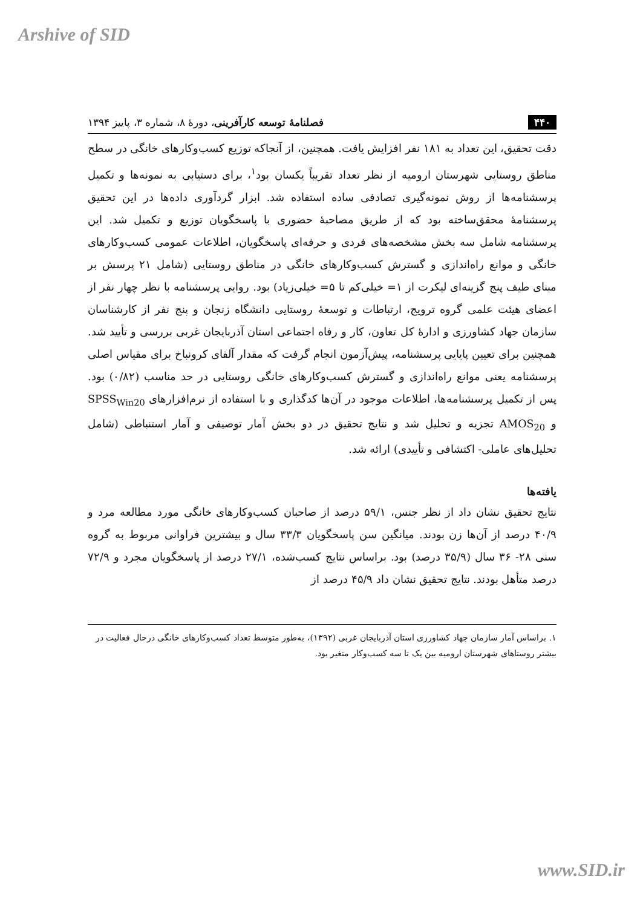Arshive of SID
۴۴۰ فصلنامهٔ توسعه کارآفرینی، دورهٔ ۸، شماره ۳، پاییز ۱۳۹۴
دقت تحقیق، این تعداد به ۱۸۱ نفر افزایش یافت. همچنین، از آنجاکه توزیع کسب‌وکارهای خانگی در سطح مناطق روستایی شهرستان ارومیه از نظر تعداد تقریباً یکسان بود<sup>۱</sup>، برای دستیابی به نمونه‌ها و تکمیل پرسشنامه‌ها از روش نمونه‌گیری تصادفی ساده استفاده شد. ابزار گردآوری داده‌ها در این تحقیق پرسشنامهٔ محقق‌ساخته بود که از طریق مصاحبهٔ حضوری با پاسخگویان توزیع و تکمیل شد. این پرسشنامه شامل سه بخش مشخصه‌های فردی و حرفه‌ای پاسخگویان، اطلاعات عمومی کسب‌وکارهای خانگی و موانع راه‌اندازی و گسترش کسب‌وکارهای خانگی در مناطق روستایی (شامل ۲۱ پرسش بر مبنای طیف پنج گزینه‌ای لیکرت از ۱= خیلی‌کم تا ۵= خیلی‌زیاد) بود. روایی پرسشنامه با نظر چهار نفر از اعضای هیئت علمی گروه ترویج، ارتباطات و توسعهٔ روستایی دانشگاه زنجان و پنج نفر از کارشناسان سازمان جهاد کشاورزی و ادارهٔ کل تعاون، کار و رفاه اجتماعی استان آذربایجان غربی بررسی و تأیید شد. همچنین برای تعیین پایایی پرسشنامه، پیش‌آزمون انجام گرفت که مقدار آلفای کرونباخ برای مقیاس اصلی پرسشنامه یعنی موانع راه‌اندازی و گسترش کسب‌وکارهای خانگی روستایی در حد مناسب (۰/۸۲) بود. پس از تکمیل پرسشنامه‌ها، اطلاعات موجود در آن‌ها کدگذاری و با استفاده از نرم‌افزارهای SPSS<sub>Win20</sub> و AMOS<sub>20</sub> تجزیه و تحلیل شد و نتایج تحقیق در دو بخش آمار توصیفی و آمار استنباطی (شامل تحلیل‌های عاملی- اکتشافی و تأییدی) ارائه شد.
یافته‌ها
نتایج تحقیق نشان داد از نظر جنس، ۵۹/۱ درصد از صاحبان کسب‌وکارهای خانگی مورد مطالعه مرد و ۴۰/۹ درصد از آن‌ها زن بودند. میانگین سن پاسخگویان ۳۳/۳ سال و بیشترین فراوانی مربوط به گروه سنی ۲۸- ۳۶ سال (۳۵/۹ درصد) بود. براساس نتایج کسب‌شده، ۲۷/۱ درصد از پاسخگویان مجرد و ۷۲/۹ درصد متأهل بودند. نتایج تحقیق نشان داد ۴۵/۹ درصد از
۱. براساس آمار سازمان جهاد کشاورزی استان آذربایجان غربی (۱۳۹۲)، به‌طور متوسط تعداد کسب‌وکارهای خانگی درحال فعالیت در بیشتر روستاهای شهرستان ارومیه بین یک تا سه کسب‌وکار متغیر بود.
www.SID.ir